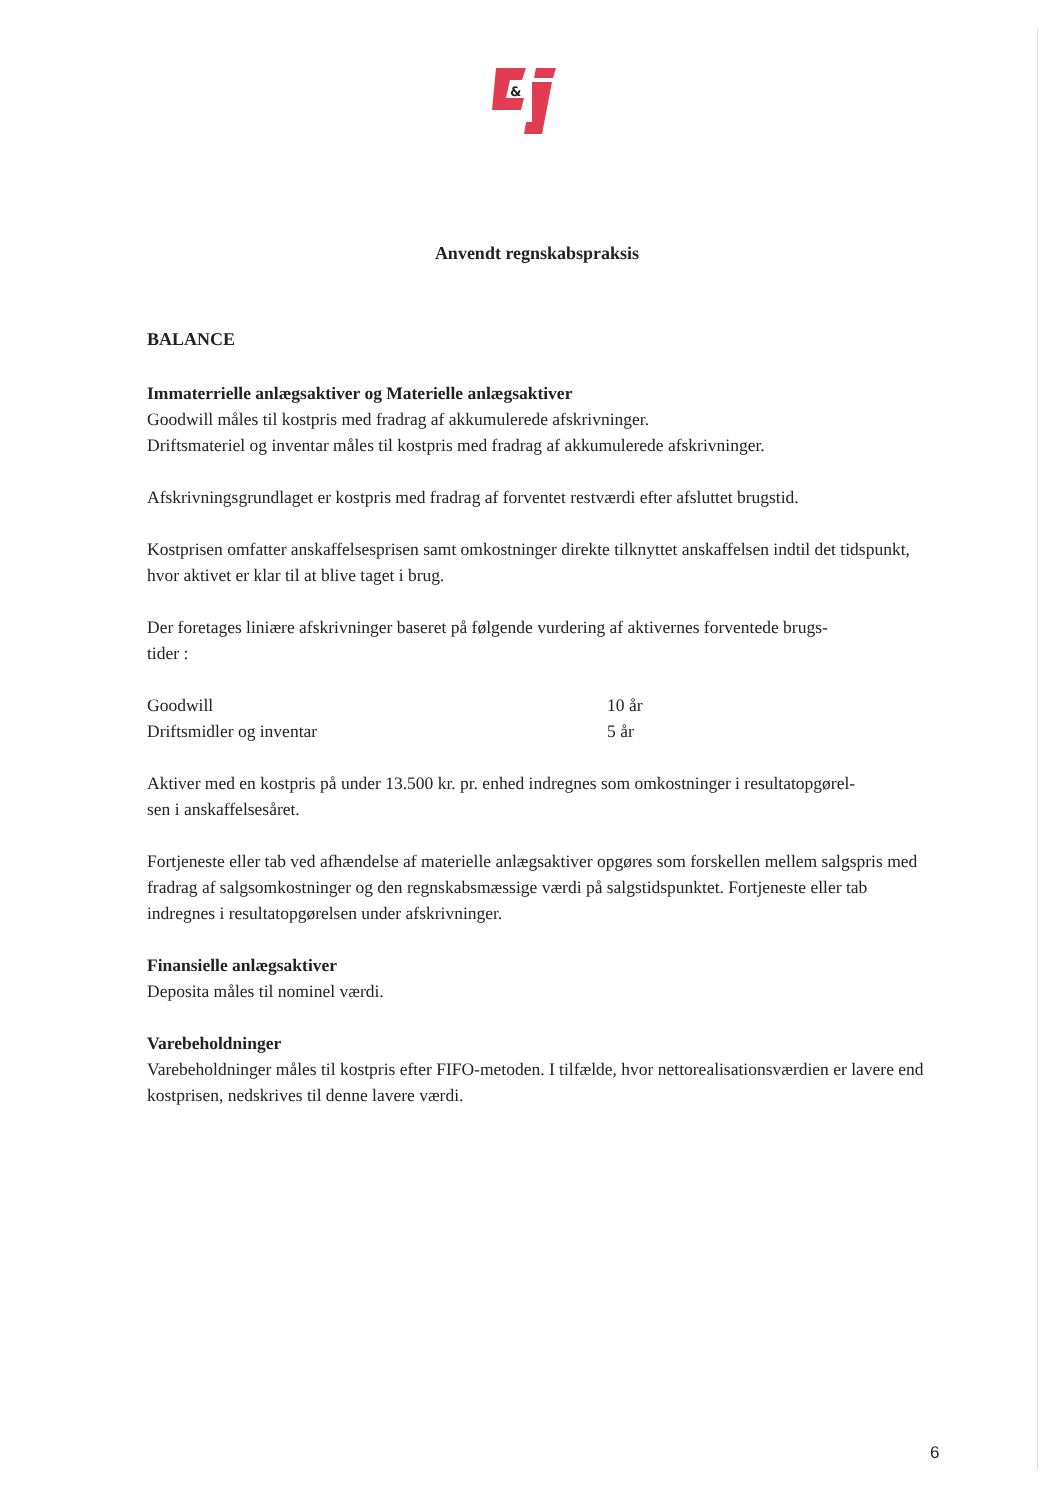&
Anvendt regnskabspraksis
BALANCE
Immaterrielle anlægsaktiver og Materielle anlægsaktiver
Goodwill måles til kostpris med fradrag af akkumulerede afskrivninger.
Driftsmateriel og inventar måles til kostpris med fradrag af akkumulerede afskrivninger.
Afskrivningsgrundlaget er kostpris med fradrag af forventet restværdi efter afsluttet brugstid.
Kostprisen omfatter anskaffelsesprisen samt omkostninger direkte tilknyttet anskaffelsen indtil det tidspunkt, hvor aktivet er klar til at blive taget i brug.
Der foretages liniære afskrivninger baseret på følgende vurdering af aktivernes forventede brugs-
tider :
| Goodwill | 10 år |
| Driftsmidler og inventar | 5 år |
Aktiver med en kostpris på under 13.500 kr. pr. enhed indregnes som omkostninger i resultatopgørel-
sen i anskaffelsesåret.
Fortjeneste eller tab ved afhændelse af materielle anlægsaktiver opgøres som forskellen mellem salgspris med fradrag af salgsomkostninger og den regnskabsmæssige værdi på salgstidspunktet. Fortjeneste eller tab indregnes i resultatopgørelsen under afskrivninger.
Finansielle anlægsaktiver
Deposita måles til nominel værdi.
Varebeholdninger
Varebeholdninger måles til kostpris efter FIFO-metoden. I tilfælde, hvor nettorealisationsværdien er lavere end kostprisen, nedskrives til denne lavere værdi.
6